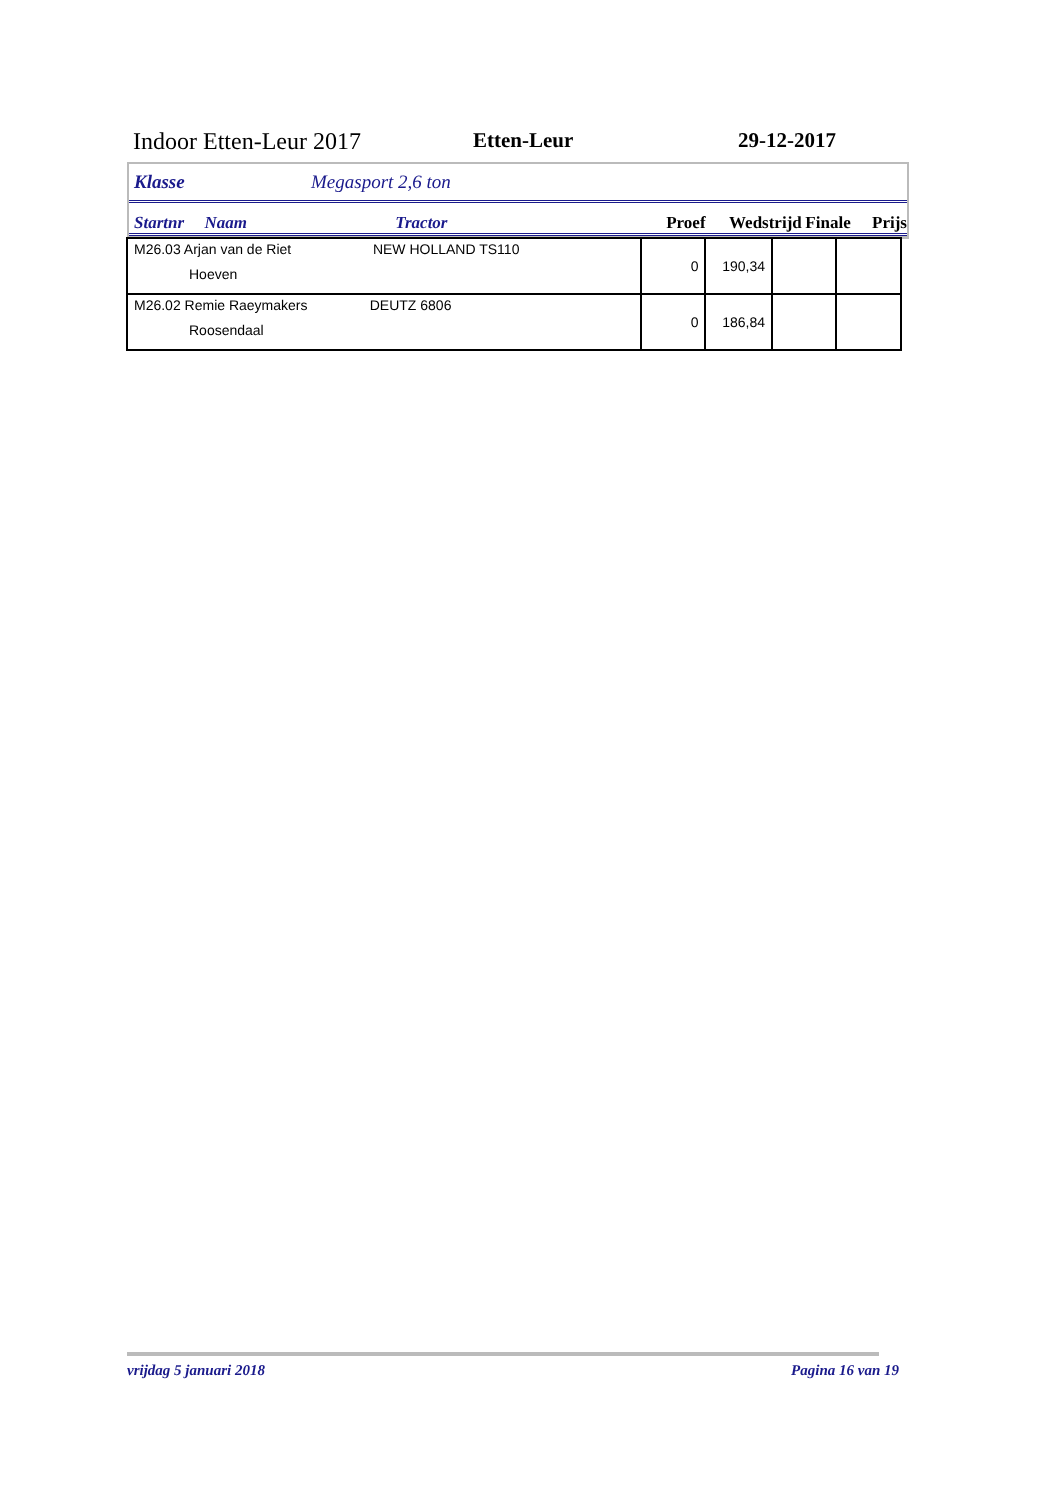Indoor Etten-Leur 2017 Etten-Leur 29-12-2017
Klasse Megasport 2,6 ton
Startnr Naam Tractor Proef Wedstrijd Finale Prijs
| M26.03 Arjan van de Riet NEW HOLLAND TS110 Hoeven | 0 | 190,34 | | |
| M26.02 Remie Raeymakers DEUTZ 6806 Roosendaal | 0 | 186,84 | | |
vrijdag 5 januari 2018 Pagina 16 van 19